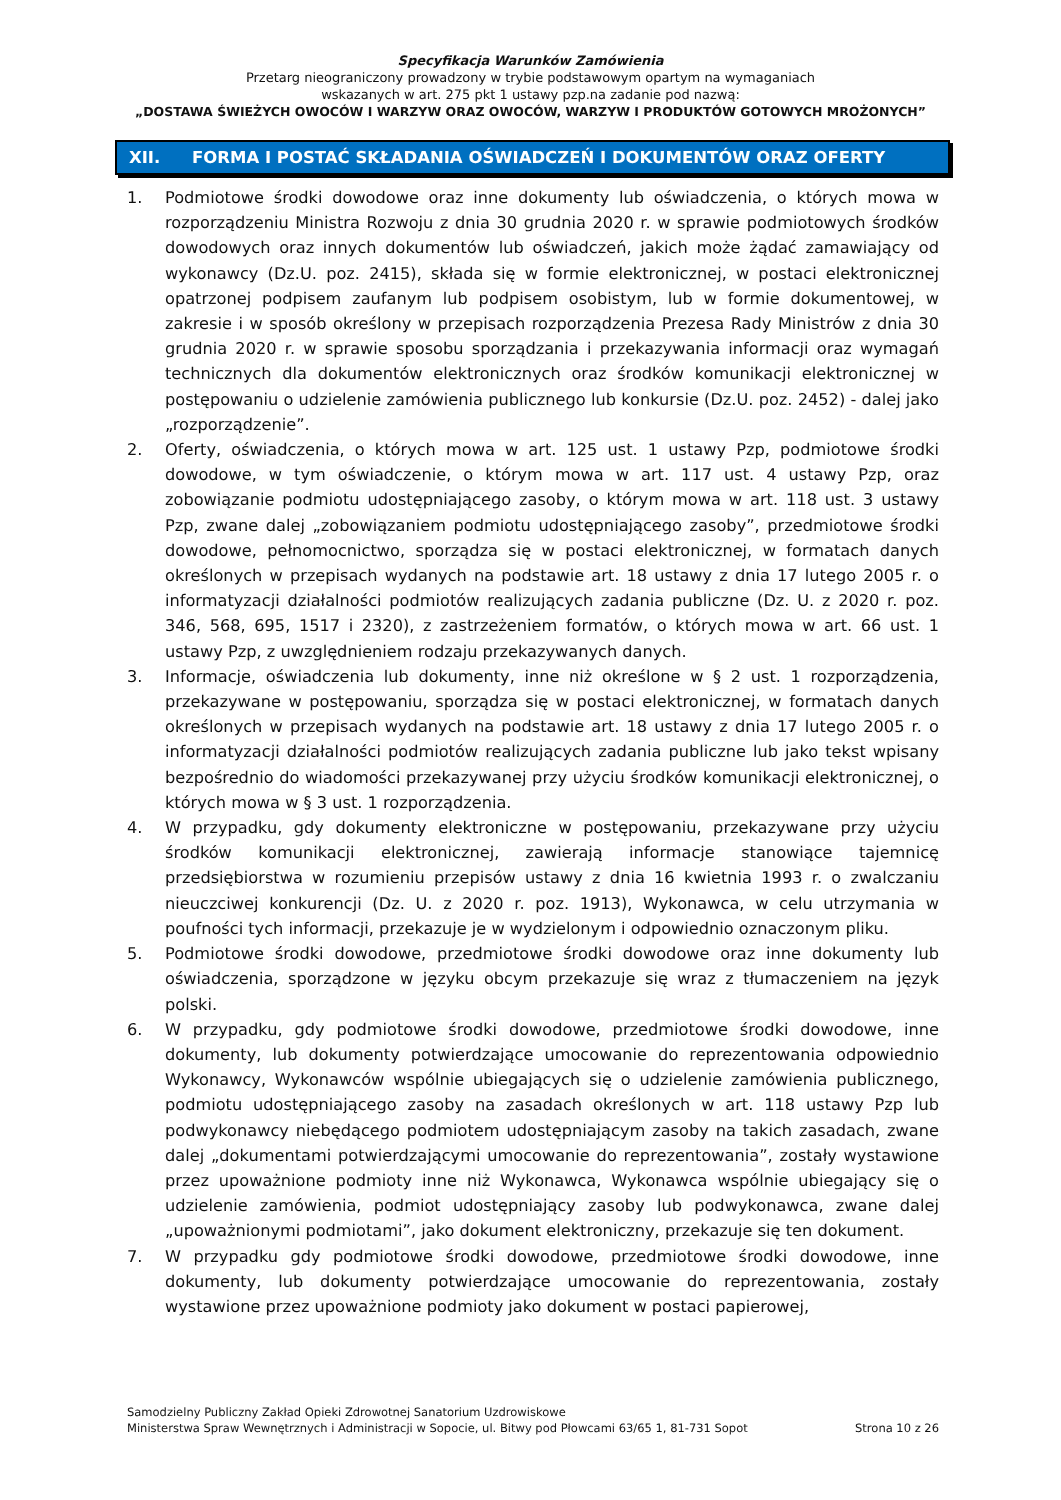Specyfikacja Warunków Zamówienia
Przetarg nieograniczony prowadzony w trybie podstawowym opartym na wymaganiach
wskazanych w art. 275 pkt 1 ustawy pzp.na zadanie pod nazwą:
„DOSTAWA ŚWIEŻYCH OWOCÓW I WARZYW ORAZ OWOCÓW, WARZYW I PRODUKTÓW GOTOWYCH MROŻONYCH”
XII. FORMA I POSTAĆ SKŁADANIA OŚWIADCZEŃ I DOKUMENTÓW ORAZ OFERTY
1. Podmiotowe środki dowodowe oraz inne dokumenty lub oświadczenia, o których mowa w rozporządzeniu Ministra Rozwoju z dnia 30 grudnia 2020 r. w sprawie podmiotowych środków dowodowych oraz innych dokumentów lub oświadczeń, jakich może żądać zamawiający od wykonawcy (Dz.U. poz. 2415), składa się w formie elektronicznej, w postaci elektronicznej opatrzonej podpisem zaufanym lub podpisem osobistym, lub w formie dokumentowej, w zakresie i w sposób określony w przepisach rozporządzenia Prezesa Rady Ministrów z dnia 30 grudnia 2020 r. w sprawie sposobu sporządzania i przekazywania informacji oraz wymagań technicznych dla dokumentów elektronicznych oraz środków komunikacji elektronicznej w postępowaniu o udzielenie zamówienia publicznego lub konkursie (Dz.U. poz. 2452) - dalej jako „rozporządzenie”.
2. Oferty, oświadczenia, o których mowa w art. 125 ust. 1 ustawy Pzp, podmiotowe środki dowodowe, w tym oświadczenie, o którym mowa w art. 117 ust. 4 ustawy Pzp, oraz zobowiązanie podmiotu udostępniającego zasoby, o którym mowa w art. 118 ust. 3 ustawy Pzp, zwane dalej „zobowiązaniem podmiotu udostępniającego zasoby”, przedmiotowe środki dowodowe, pełnomocnictwo, sporządza się w postaci elektronicznej, w formatach danych określonych w przepisach wydanych na podstawie art. 18 ustawy z dnia 17 lutego 2005 r. o informatyzacji działalności podmiotów realizujących zadania publiczne (Dz. U. z 2020 r. poz. 346, 568, 695, 1517 i 2320), z zastrzeżeniem formatów, o których mowa w art. 66 ust. 1 ustawy Pzp, z uwzględnieniem rodzaju przekazywanych danych.
3. Informacje, oświadczenia lub dokumenty, inne niż określone w § 2 ust. 1 rozporządzenia, przekazywane w postępowaniu, sporządza się w postaci elektronicznej, w formatach danych określonych w przepisach wydanych na podstawie art. 18 ustawy z dnia 17 lutego 2005 r. o informatyzacji działalności podmiotów realizujących zadania publiczne lub jako tekst wpisany bezpośrednio do wiadomości przekazywanej przy użyciu środków komunikacji elektronicznej, o których mowa w § 3 ust. 1 rozporządzenia.
4. W przypadku, gdy dokumenty elektroniczne w postępowaniu, przekazywane przy użyciu środków komunikacji elektronicznej, zawierają informacje stanowiące tajemnicę przedsiębiorstwa w rozumieniu przepisów ustawy z dnia 16 kwietnia 1993 r. o zwalczaniu nieuczciwej konkurencji (Dz. U. z 2020 r. poz. 1913), Wykonawca, w celu utrzymania w poufności tych informacji, przekazuje je w wydzielonym i odpowiednio oznaczonym pliku.
5. Podmiotowe środki dowodowe, przedmiotowe środki dowodowe oraz inne dokumenty lub oświadczenia, sporządzone w języku obcym przekazuje się wraz z tłumaczeniem na język polski.
6. W przypadku, gdy podmiotowe środki dowodowe, przedmiotowe środki dowodowe, inne dokumenty, lub dokumenty potwierdzające umocowanie do reprezentowania odpowiednio Wykonawcy, Wykonawców wspólnie ubiegających się o udzielenie zamówienia publicznego, podmiotu udostępniającego zasoby na zasadach określonych w art. 118 ustawy Pzp lub podwykonawcy niebędącego podmiotem udostępniającym zasoby na takich zasadach, zwane dalej „dokumentami potwierdzającymi umocowanie do reprezentowania”, zostały wystawione przez upoważnione podmioty inne niż Wykonawca, Wykonawca wspólnie ubiegający się o udzielenie zamówienia, podmiot udostępniający zasoby lub podwykonawca, zwane dalej „upoważnionymi podmiotami”, jako dokument elektroniczny, przekazuje się ten dokument.
7. W przypadku gdy podmiotowe środki dowodowe, przedmiotowe środki dowodowe, inne dokumenty, lub dokumenty potwierdzające umocowanie do reprezentowania, zostały wystawione przez upoważnione podmioty jako dokument w postaci papierowej,
Samodzielny Publiczny Zakład Opieki Zdrowotnej Sanatorium Uzdrowiskowe
Ministerstwa Spraw Wewnętrznych i Administracji w Sopocie, ul. Bitwy pod Płowcami 63/65 1, 81-731 Sopot Strona 10 z 26